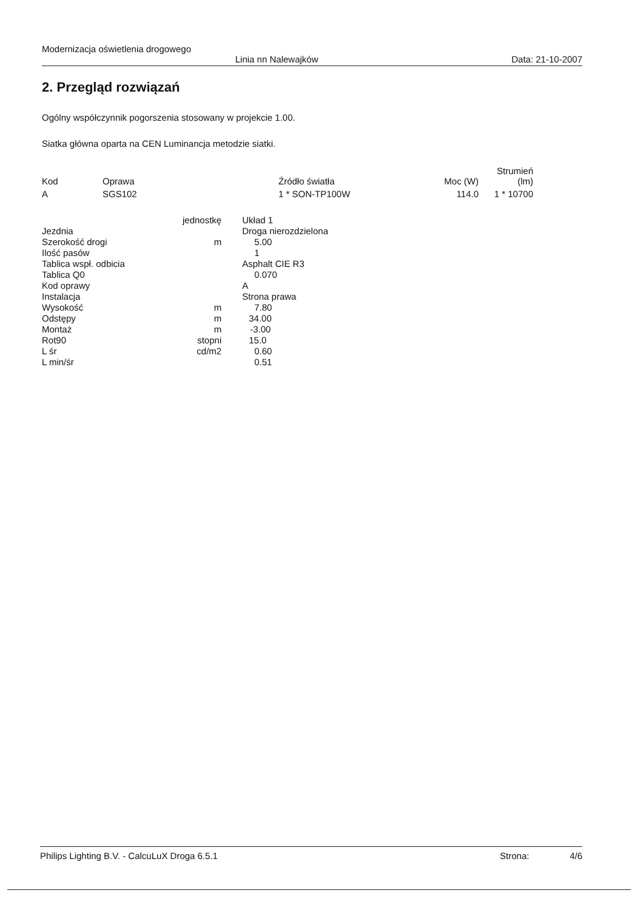Modernizacja oświetlenia drogowego
Linia nn Nalewajków Data: 21-10-2007
2. Przegląd rozwiązań
Ogólny współczynnik pogorszenia stosowany w projekcie 1.00.
Siatka główna oparta na CEN Luminancja metodzie siatki.
| Kod | Oprawa | Źródło światła | Moc (W) | Strumień (lm) |
| --- | --- | --- | --- | --- |
| A | SGS102 | 1 * SON-TP100W | 114.0 | 1 * 10700 |
| | jednostkę | Układ 1 |
| Jezdnia | | Droga nierozdzielona |
| Szerokość drogi | m | 5.00 |
| Ilość pasów | | 1 |
| Tablica wspł. odbicia | | Asphalt CIE R3 |
| Tablica Q0 | | 0.070 |
| Kod oprawy | | A |
| Instalacja | | Strona prawa |
| Wysokość | m | 7.80 |
| Odstępy | m | 34.00 |
| Montaż | m | -3.00 |
| Rot90 | stopni | 15.0 |
| L śr | cd/m2 | 0.60 |
| L min/śr | | 0.51 |
Philips Lighting B.V. - CalcuLuX Droga 6.5.1 Strona: 4/6